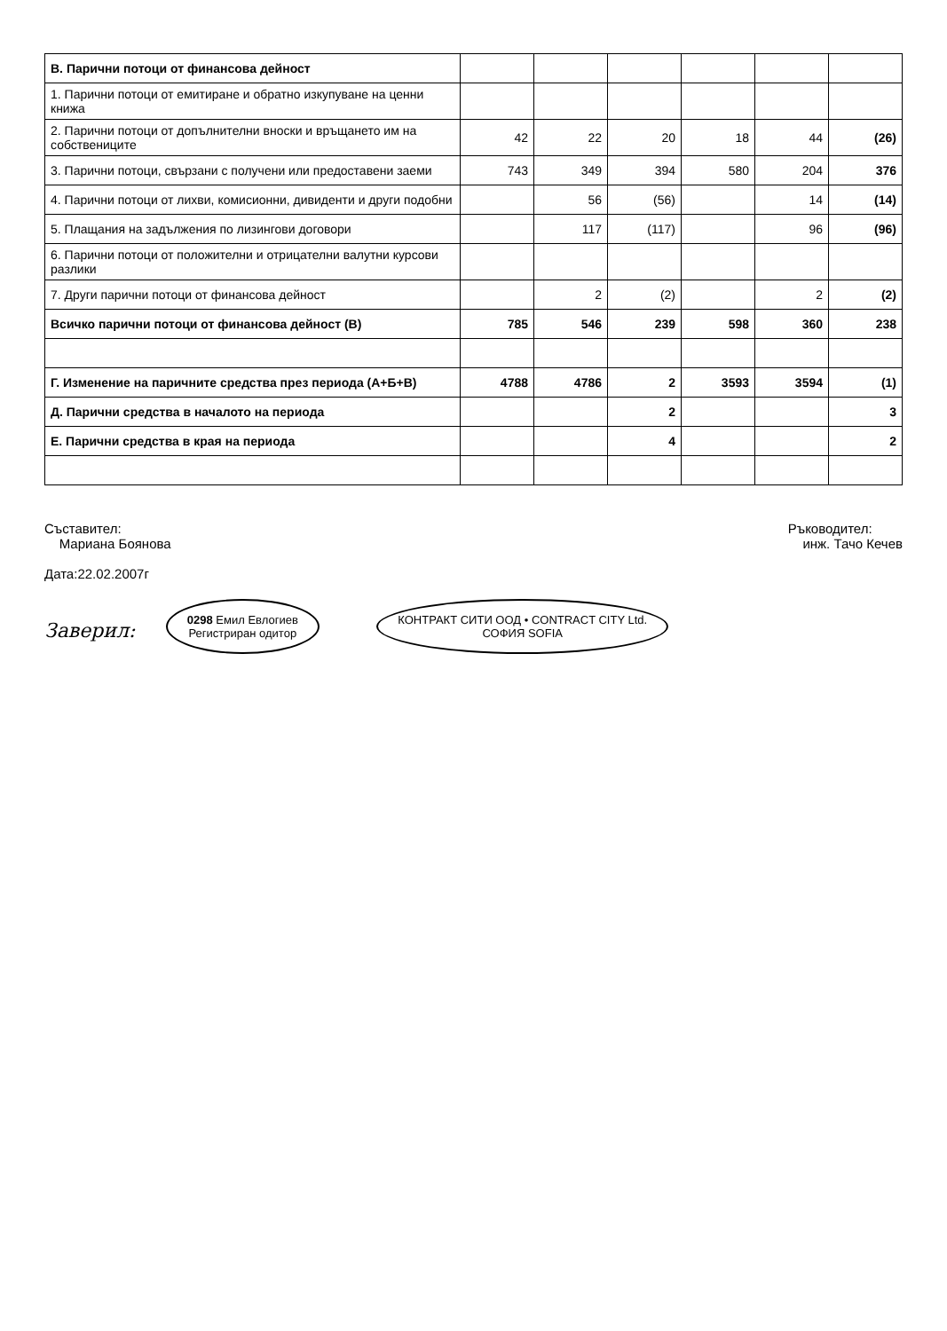| В. Парични потоци от финансова дейност | | | | | | |
| 1. Парични потоци от емитиране и обратно изкупуване на ценни книжа | | | | | | |
| 2. Парични потоци от допълнителни вноски и връщането им на собствениците | 42 | 22 | 20 | 18 | 44 | (26) |
| 3. Парични потоци, свързани с получени или предоставени заеми | 743 | 349 | 394 | 580 | 204 | 376 |
| 4. Парични потоци от лихви, комисионни, дивиденти и други подобни | | 56 | (56) | | 14 | (14) |
| 5. Плащания на задължения по лизингови договори | | 117 | (117) | | 96 | (96) |
| 6. Парични потоци от положителни и отрицателни валутни курсови разлики | | | | | | |
| 7. Други парични потоци от финансова дейност | | 2 | (2) | | 2 | (2) |
| Всичко парични потоци от финансова дейност (В) | 785 | 546 | 239 | 598 | 360 | 238 |
| Г. Изменение на паричните средства през периода (А+Б+В) | 4788 | 4786 | 2 | 3593 | 3594 | (1) |
| Д. Парични средства в началото на периода | | | 2 | | | 3 |
| Е. Парични средства в края на периода | | | 4 | | | 2 |
Съставител:
Мариана Боянова
Дата:22.02.2007г
Ръководител:
инж. Тачо Кечев
Заверил: 0298 Емил Евлогиев
Регистриран одитор КОНТРАКТ СИТИ ООД • CONTRACT CITY Ltd.
СОФИЯ SOFIA